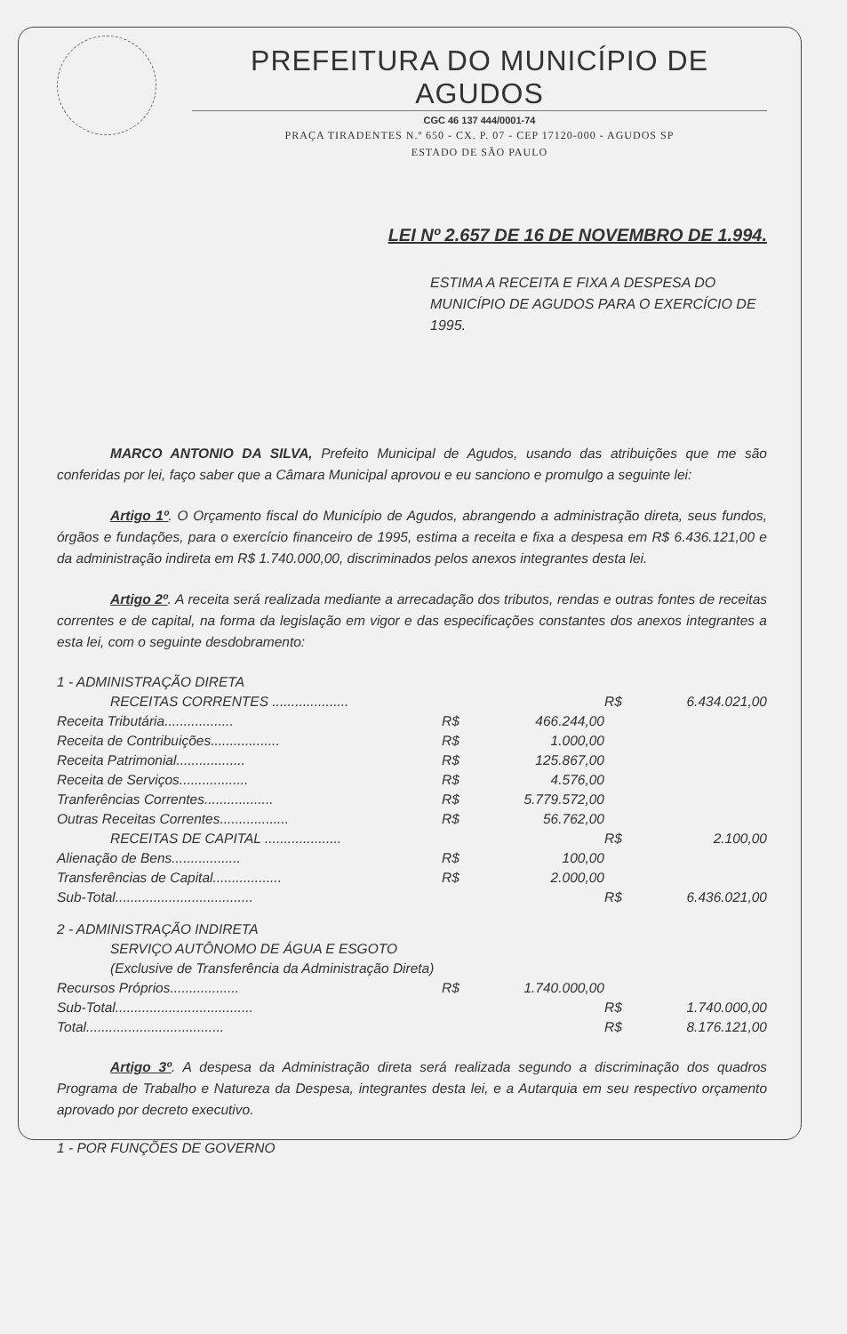PREFEITURA DO MUNICÍPIO DE AGUDOS
CGC 46 137 444/0001-74
PRAÇA TIRADENTES N.º 650 - CX. P. 07 - CEP 17120-000 - AGUDOS SP
ESTADO DE SÃO PAULO
LEI Nº 2.657 DE 16 DE NOVEMBRO DE 1.994.
ESTIMA A RECEITA E FIXA A DESPESA DO MUNICÍPIO DE AGUDOS PARA O EXERCÍCIO DE 1995.
MARCO ANTONIO DA SILVA, Prefeito Municipal de Agudos, usando das atribuições que me são conferidas por lei, faço saber que a Câmara Municipal aprovou e eu sanciono e promulgo a seguinte lei:
Artigo 1º. O Orçamento fiscal do Município de Agudos, abrangendo a administração direta, seus fundos, órgãos e fundações, para o exercício financeiro de 1995, estima a receita e fixa a despesa em R$ 6.436.121,00 e da administração indireta em R$ 1.740.000,00, discriminados pelos anexos integrantes desta lei.
Artigo 2º. A receita será realizada mediante a arrecadação dos tributos, rendas e outras fontes de receitas correntes e de capital, na forma da legislação em vigor e das especificações constantes dos anexos integrantes a esta lei, com o seguinte desdobramento:
| 1 - ADMINISTRAÇÃO DIRETA | | | | |
| RECEITAS CORRENTES .................... | | | R$ | 6.434.021,00 |
| Receita Tributária.................. | R$ | 466.244,00 | | |
| Receita de Contribuições.................. | R$ | 1.000,00 | | |
| Receita Patrimonial.................. | R$ | 125.867,00 | | |
| Receita de Serviços.................. | R$ | 4.576,00 | | |
| Tranferências Correntes.................. | R$ | 5.779.572,00 | | |
| Outras Receitas Correntes.................. | R$ | 56.762,00 | | |
| RECEITAS DE CAPITAL .................... | | | R$ | 2.100,00 |
| Alienação de Bens.................. | R$ | 100,00 | | |
| Transferências de Capital.................. | R$ | 2.000,00 | | |
| Sub-Total.................................... | | | R$ | 6.436.021,00 |
| 2 - ADMINISTRAÇÃO INDIRETA | | | | |
| SERVIÇO AUTÔNOMO DE ÁGUA E ESGOTO | | | | |
| (Exclusive de Transferência da Administração Direta) | | | | |
| Recursos Próprios.................. | R$ | 1.740.000,00 | | |
| Sub-Total.................................... | | | R$ | 1.740.000,00 |
| Total.................................... | | | R$ | 8.176.121,00 |
Artigo 3º. A despesa da Administração direta será realizada segundo a discriminação dos quadros Programa de Trabalho e Natureza da Despesa, integrantes desta lei, e a Autarquia em seu respectivo orçamento aprovado por decreto executivo.
1 - POR FUNÇÕES DE GOVERNO